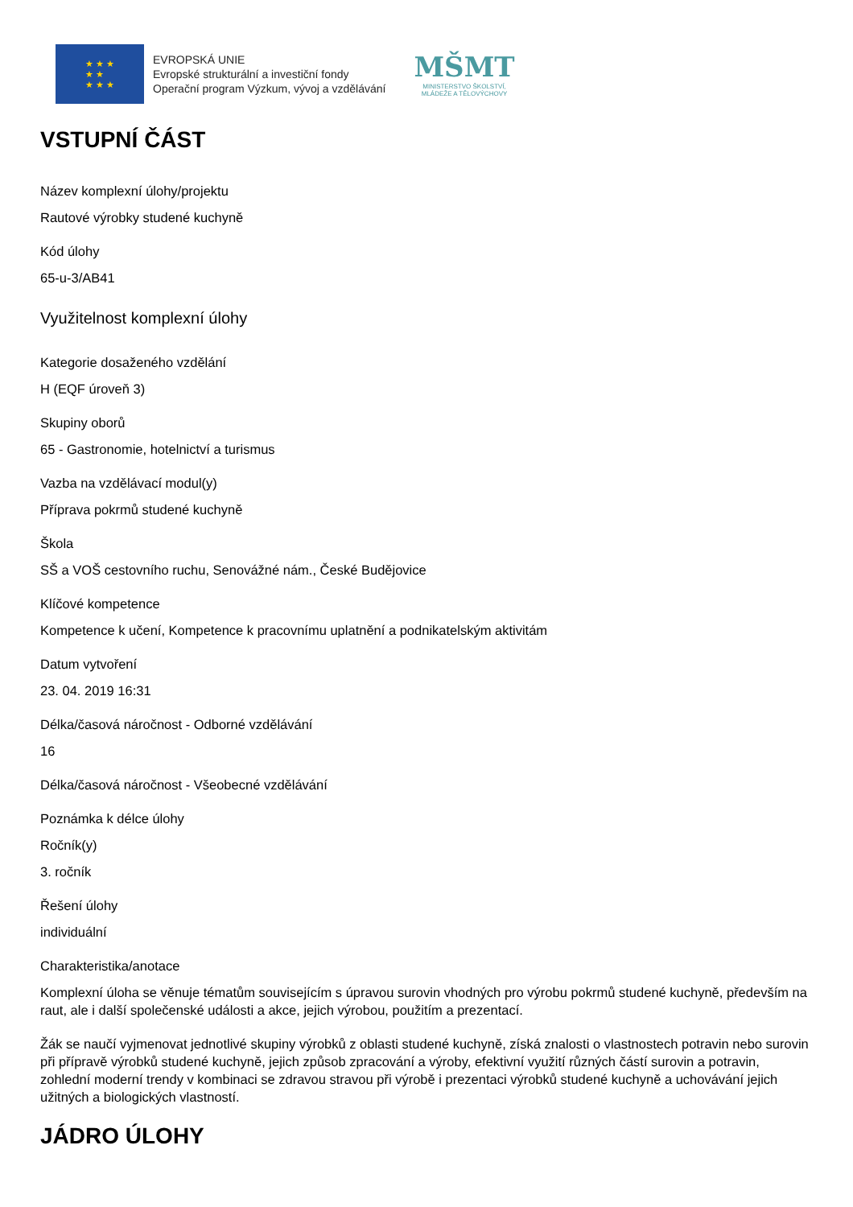★ ★ ★
★ ★
★ ★ ★
EVROPSKÁ UNIE
Evropské strukturální a investiční fondy
Operační program Výzkum, vývoj a vzdělávání
MŠMT
MINISTERSTVO ŠKOLSTVÍ,
MLÁDEŽE A TĚLOVÝCHOVY
VSTUPNÍ ČÁST
Název komplexní úlohy/projektu
Rautové výrobky studené kuchyně
Kód úlohy
65-u-3/AB41
Využitelnost komplexní úlohy
Kategorie dosaženého vzdělání
H (EQF úroveň 3)
Skupiny oborů
65 - Gastronomie, hotelnictví a turismus
Vazba na vzdělávací modul(y)
Příprava pokrmů studené kuchyně
Škola
SŠ a VOŠ cestovního ruchu, Senovážné nám., České Budějovice
Klíčové kompetence
Kompetence k učení, Kompetence k pracovnímu uplatnění a podnikatelským aktivitám
Datum vytvoření
23. 04. 2019 16:31
Délka/časová náročnost - Odborné vzdělávání
16
Délka/časová náročnost - Všeobecné vzdělávání
Poznámka k délce úlohy
Ročník(y)
3. ročník
Řešení úlohy
individuální
Charakteristika/anotace
Komplexní úloha se věnuje tématům souvisejícím s úpravou surovin vhodných pro výrobu pokrmů studené kuchyně, především na raut, ale i další společenské události a akce, jejich výrobou, použitím a prezentací.
Žák se naučí vyjmenovat jednotlivé skupiny výrobků z oblasti studené kuchyně, získá znalosti o vlastnostech potravin nebo surovin při přípravě výrobků studené kuchyně, jejich způsob zpracování a výroby, efektivní využití různých částí surovin a potravin, zohlední moderní trendy v kombinaci se zdravou stravou při výrobě i prezentaci výrobků studené kuchyně a uchovávání jejich užitných a biologických vlastností.
JÁDRO ÚLOHY